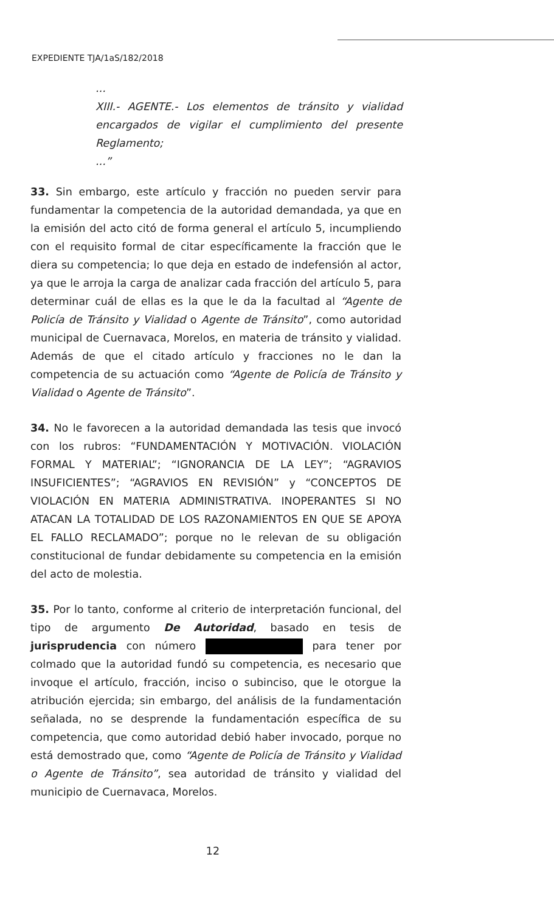EXPEDIENTE TJA/1aS/182/2018
...
XIII.- AGENTE.- Los elementos de tránsito y vialidad encargados de vigilar el cumplimiento del presente Reglamento;
...”
33. Sin embargo, este artículo y fracción no pueden servir para fundamentar la competencia de la autoridad demandada, ya que en la emisión del acto citó de forma general el artículo 5, incumpliendo con el requisito formal de citar específicamente la fracción que le diera su competencia; lo que deja en estado de indefensión al actor, ya que le arroja la carga de analizar cada fracción del artículo 5, para determinar cuál de ellas es la que le da la facultad al “Agente de Policía de Tránsito y Vialidad o Agente de Tránsito”, como autoridad municipal de Cuernavaca, Morelos, en materia de tránsito y vialidad. Además de que el citado artículo y fracciones no le dan la competencia de su actuación como “Agente de Policía de Tránsito y Vialidad o Agente de Tránsito”.
34. No le favorecen a la autoridad demandada las tesis que invocó con los rubros: “FUNDAMENTACIÓN Y MOTIVACIÓN. VIOLACIÓN FORMAL Y MATERIAL”; “IGNORANCIA DE LA LEY”; “AGRAVIOS INSUFICIENTES”; “AGRAVIOS EN REVISIÓN” y “CONCEPTOS DE VIOLACIÓN EN MATERIA ADMINISTRATIVA. INOPERANTES SI NO ATACAN LA TOTALIDAD DE LOS RAZONAMIENTOS EN QUE SE APOYA EL FALLO RECLAMADO”; porque no le relevan de su obligación constitucional de fundar debidamente su competencia en la emisión del acto de molestia.
35. Por lo tanto, conforme al criterio de interpretación funcional, del tipo de argumento De Autoridad, basado en tesis de jurisprudencia con número para tener por colmado que la autoridad fundó su competencia, es necesario que invoque el artículo, fracción, inciso o subinciso, que le otorgue la atribución ejercida; sin embargo, del análisis de la fundamentación señalada, no se desprende la fundamentación específica de su competencia, que como autoridad debió haber invocado, porque no está demostrado que, como “Agente de Policía de Tránsito y Vialidad o Agente de Tránsito”, sea autoridad de tránsito y vialidad del municipio de Cuernavaca, Morelos.
12